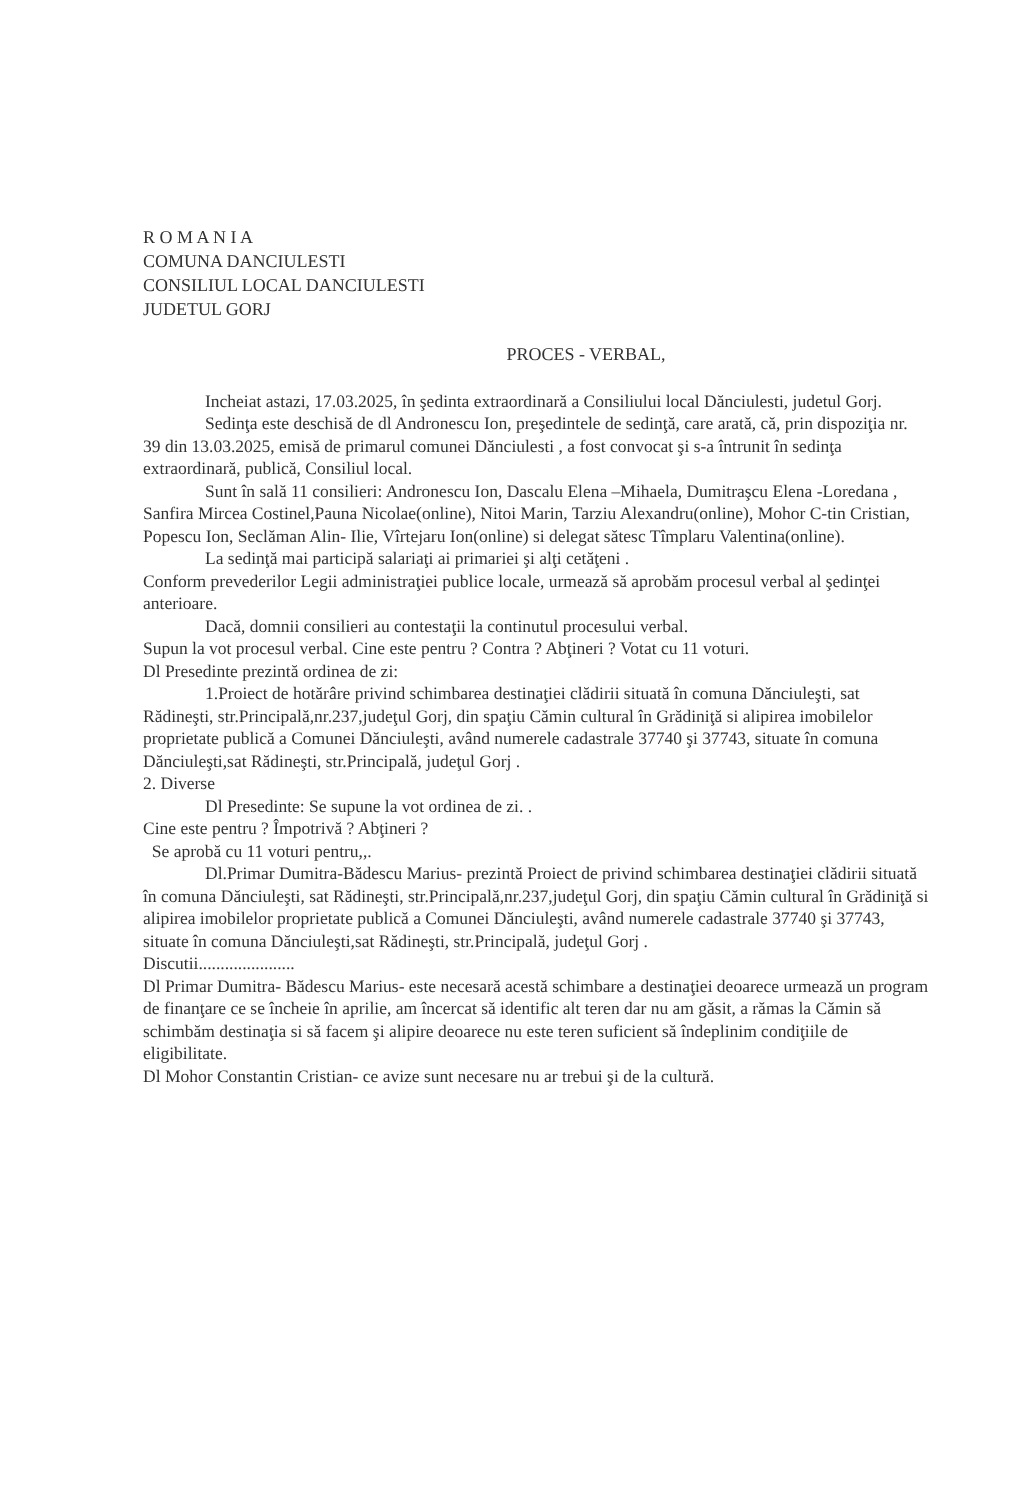R O M A N I A
COMUNA DANCIULESTI
CONSILIUL LOCAL DANCIULESTI
JUDETUL GORJ
PROCES - VERBAL,
Incheiat astazi, 17.03.2025, în şedinta extraordinară a Consiliului local Dănciulesti, judetul Gorj.
Sedinţa este deschisă de dl Andronescu Ion, preşedintele de sedinţă, care arată, că, prin dispoziţia nr. 39 din 13.03.2025, emisă de primarul comunei Dănciulesti , a fost convocat şi s-a întrunit în sedinţa extraordinară, publică, Consiliul local.
Sunt în sală 11 consilieri: Andronescu Ion, Dascalu Elena –Mihaela, Dumitraşcu Elena -Loredana , Sanfira Mircea Costinel,Pauna Nicolae(online), Nitoi Marin, Tarziu Alexandru(online), Mohor C-tin Cristian, Popescu Ion, Seclăman Alin- Ilie, Vîrtejaru Ion(online) si delegat sătesc Tîmplaru Valentina(online).
La sedinţă mai participă salariaţi ai primariei şi alţi cetăţeni .
Conform prevederilor Legii administraţiei publice locale, urmează să aprobăm procesul verbal al şedinţei anterioare.
Dacă, domnii consilieri au contestaţii la continutul procesului verbal.
Supun la vot procesul verbal. Cine este pentru ? Contra ? Abţineri ? Votat cu 11 voturi.
Dl Presedinte prezintă ordinea de zi:
1.Proiect de hotărâre privind schimbarea destinaţiei clădirii situată în comuna Dănciuleşti, sat Rădineşti, str.Principală,nr.237,judeţul Gorj, din spaţiu Cămin cultural în Grădiniţă si alipirea imobilelor proprietate publică a Comunei Dănciuleşti, având numerele cadastrale 37740 şi 37743, situate în comuna Dănciuleşti,sat Rădineşti, str.Principală, judeţul Gorj .
2. Diverse
Dl Presedinte: Se supune la vot ordinea de zi. .
Cine este pentru ? Împotrivă ? Abţineri ?
Se aprobă cu 11 voturi pentru,,.
Dl.Primar Dumitra-Bădescu Marius- prezintă Proiect de privind schimbarea destinaţiei clădirii situată în comuna Dănciuleşti, sat Rădineşti, str.Principală,nr.237,judeţul Gorj, din spaţiu Cămin cultural în Grădiniţă si alipirea imobilelor proprietate publică a Comunei Dănciuleşti, având numerele cadastrale 37740 şi 37743, situate în comuna Dănciuleşti,sat Rădineşti, str.Principală, judeţul Gorj .
Discutii......................
Dl Primar Dumitra- Bădescu Marius- este necesară acestă schimbare a destinaţiei deoarece urmează un program de finanţare ce se încheie în aprilie, am încercat să identific alt teren dar nu am găsit, a rămas la Cămin să schimbăm destinaţia si să facem şi alipire deoarece nu este teren suficient să îndeplinim condiţiile de eligibilitate.
Dl Mohor Constantin Cristian- ce avize sunt necesare nu ar trebui şi de la cultură.